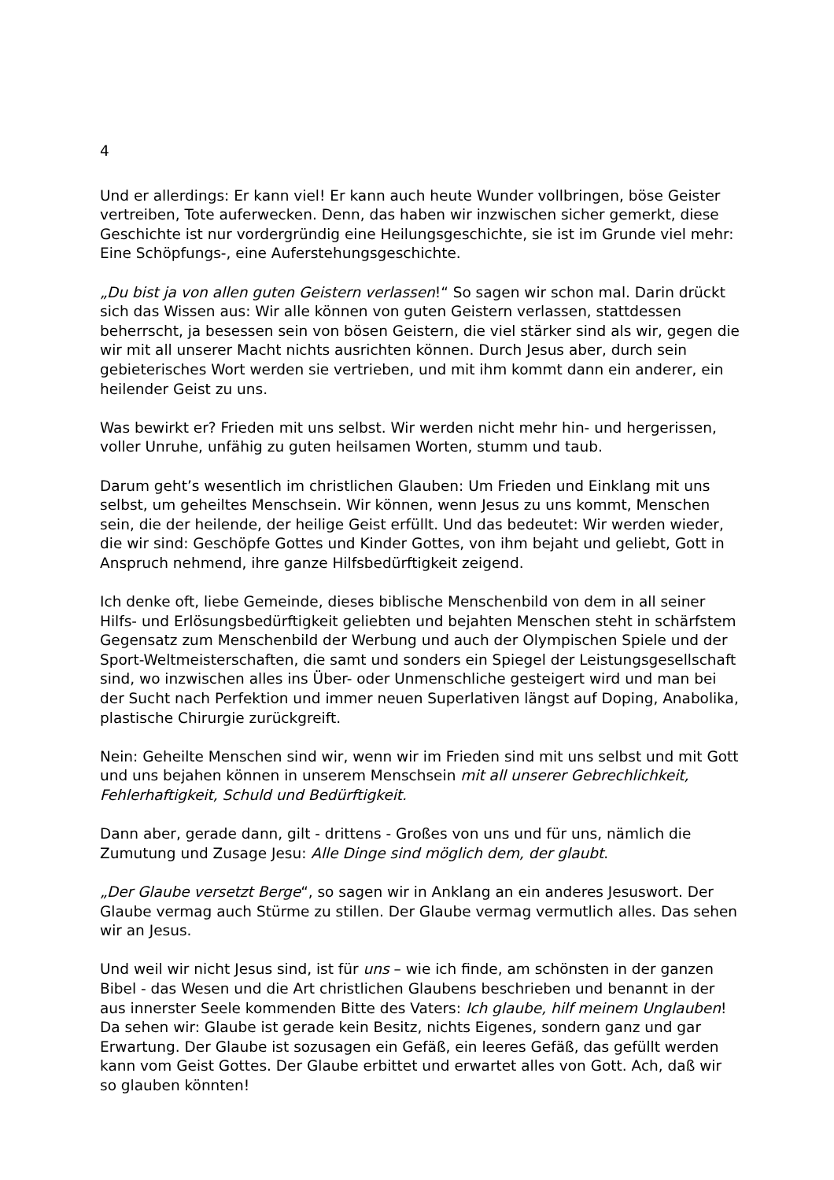4
Und er allerdings: Er kann viel! Er kann auch heute Wunder vollbringen, böse Geister vertreiben, Tote auferwecken. Denn, das haben wir inzwischen sicher gemerkt, diese Geschichte ist nur vordergründig eine Heilungsgeschichte, sie ist im Grunde viel mehr: Eine Schöpfungs-, eine Auferstehungsgeschichte.
„Du bist ja von allen guten Geistern verlassen!“ So sagen wir schon mal. Darin drückt sich das Wissen aus: Wir alle können von guten Geistern verlassen, stattdessen beherrscht, ja besessen sein von bösen Geistern, die viel stärker sind als wir, gegen die wir mit all unserer Macht nichts ausrichten können. Durch Jesus aber, durch sein gebieterisches Wort werden sie vertrieben, und mit ihm kommt dann ein anderer, ein heilender Geist zu uns.
Was bewirkt er? Frieden mit uns selbst. Wir werden nicht mehr hin- und hergerissen, voller Unruhe, unfähig zu guten heilsamen Worten, stumm und taub.
Darum geht’s wesentlich im christlichen Glauben: Um Frieden und Einklang mit uns selbst, um geheiltes Menschsein. Wir können, wenn Jesus zu uns kommt, Menschen sein, die der heilende, der heilige Geist erfüllt. Und das bedeutet: Wir werden wieder, die wir sind: Geschöpfe Gottes und Kinder Gottes, von ihm bejaht und geliebt, Gott in Anspruch nehmend, ihre ganze Hilfsbedürftigkeit zeigend.
Ich denke oft, liebe Gemeinde, dieses biblische Menschenbild von dem in all seiner Hilfs- und Erlösungsbedürftigkeit geliebten und bejahten Menschen steht in schärfstem Gegensatz zum Menschenbild der Werbung und auch der Olympischen Spiele und der Sport-Weltmeisterschaften, die samt und sonders ein Spiegel der Leistungsgesellschaft sind, wo inzwischen alles ins Über- oder Unmenschliche gesteigert wird und man bei der Sucht nach Perfektion und immer neuen Superlativen längst auf Doping, Anabolika, plastische Chirurgie zurückgreift.
Nein: Geheilte Menschen sind wir, wenn wir im Frieden sind mit uns selbst und mit Gott und uns bejahen können in unserem Menschsein mit all unserer Gebrechlichkeit, Fehlerhaftigkeit, Schuld und Bedürftigkeit.
Dann aber, gerade dann, gilt - drittens - Großes von uns und für uns, nämlich die Zumutung und Zusage Jesu: Alle Dinge sind möglich dem, der glaubt.
„Der Glaube versetzt Berge“, so sagen wir in Anklang an ein anderes Jesuswort. Der Glaube vermag auch Stürme zu stillen. Der Glaube vermag vermutlich alles. Das sehen wir an Jesus.
Und weil wir nicht Jesus sind, ist für uns – wie ich finde, am schönsten in der ganzen Bibel - das Wesen und die Art christlichen Glaubens beschrieben und benannt in der aus innerster Seele kommenden Bitte des Vaters: Ich glaube, hilf meinem Unglauben! Da sehen wir: Glaube ist gerade kein Besitz, nichts Eigenes, sondern ganz und gar Erwartung. Der Glaube ist sozusagen ein Gefäß, ein leeres Gefäß, das gefüllt werden kann vom Geist Gottes. Der Glaube erbittet und erwartet alles von Gott. Ach, daß wir so glauben könnten!